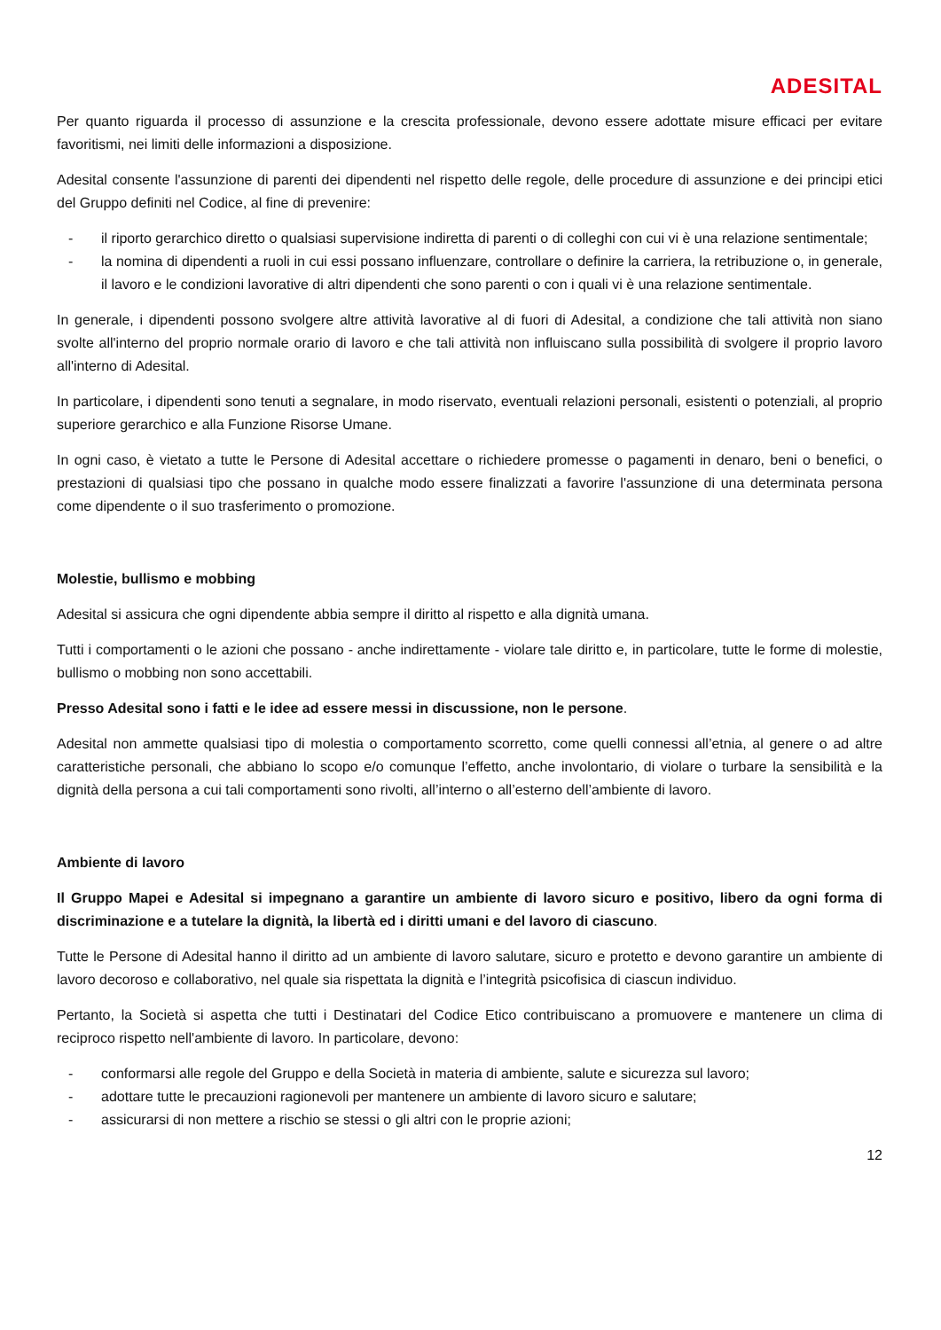ADESITAL
Per quanto riguarda il processo di assunzione e la crescita professionale, devono essere adottate misure efficaci per evitare favoritismi, nei limiti delle informazioni a disposizione.
Adesital consente l'assunzione di parenti dei dipendenti nel rispetto delle regole, delle procedure di assunzione e dei principi etici del Gruppo definiti nel Codice, al fine di prevenire:
- il riporto gerarchico diretto o qualsiasi supervisione indiretta di parenti o di colleghi con cui vi è una relazione sentimentale;
- la nomina di dipendenti a ruoli in cui essi possano influenzare, controllare o definire la carriera, la retribuzione o, in generale, il lavoro e le condizioni lavorative di altri dipendenti che sono parenti o con i quali vi è una relazione sentimentale.
In generale, i dipendenti possono svolgere altre attività lavorative al di fuori di Adesital, a condizione che tali attività non siano svolte all'interno del proprio normale orario di lavoro e che tali attività non influiscano sulla possibilità di svolgere il proprio lavoro all'interno di Adesital.
In particolare, i dipendenti sono tenuti a segnalare, in modo riservato, eventuali relazioni personali, esistenti o potenziali, al proprio superiore gerarchico e alla Funzione Risorse Umane.
In ogni caso, è vietato a tutte le Persone di Adesital accettare o richiedere promesse o pagamenti in denaro, beni o benefici, o prestazioni di qualsiasi tipo che possano in qualche modo essere finalizzati a favorire l'assunzione di una determinata persona come dipendente o il suo trasferimento o promozione.
Molestie, bullismo e mobbing
Adesital si assicura che ogni dipendente abbia sempre il diritto al rispetto e alla dignità umana.
Tutti i comportamenti o le azioni che possano - anche indirettamente - violare tale diritto e, in particolare, tutte le forme di molestie, bullismo o mobbing non sono accettabili.
Presso Adesital sono i fatti e le idee ad essere messi in discussione, non le persone.
Adesital non ammette qualsiasi tipo di molestia o comportamento scorretto, come quelli connessi all’etnia, al genere o ad altre caratteristiche personali, che abbiano lo scopo e/o comunque l’effetto, anche involontario, di violare o turbare la sensibilità e la dignità della persona a cui tali comportamenti sono rivolti, all’interno o all’esterno dell’ambiente di lavoro.
Ambiente di lavoro
Il Gruppo Mapei e Adesital si impegnano a garantire un ambiente di lavoro sicuro e positivo, libero da ogni forma di discriminazione e a tutelare la dignità, la libertà ed i diritti umani e del lavoro di ciascuno.
Tutte le Persone di Adesital hanno il diritto ad un ambiente di lavoro salutare, sicuro e protetto e devono garantire un ambiente di lavoro decoroso e collaborativo, nel quale sia rispettata la dignità e l’integrità psicofisica di ciascun individuo.
Pertanto, la Società si aspetta che tutti i Destinatari del Codice Etico contribuiscano a promuovere e mantenere un clima di reciproco rispetto nell'ambiente di lavoro. In particolare, devono:
- conformarsi alle regole del Gruppo e della Società in materia di ambiente, salute e sicurezza sul lavoro;
- adottare tutte le precauzioni ragionevoli per mantenere un ambiente di lavoro sicuro e salutare;
- assicurarsi di non mettere a rischio se stessi o gli altri con le proprie azioni;
12